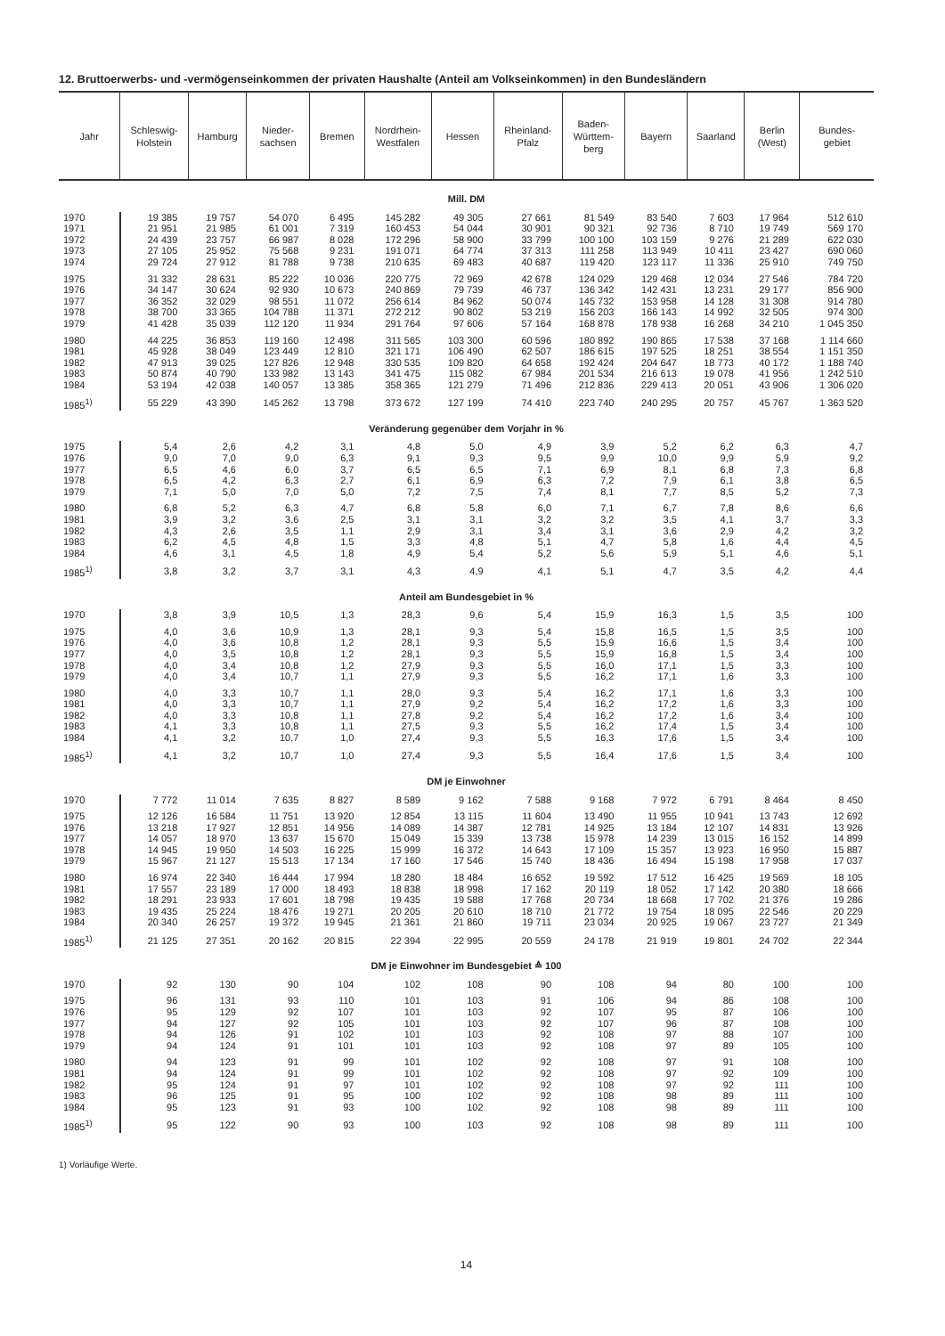12. Bruttoerwerbs- und -vermögenseinkommen der privaten Haushalte (Anteil am Volkseinkommen) in den Bundesländern
| Jahr | Schleswig- Holstein | Hamburg | Nieder- sachsen | Bremen | Nordrhein- Westfalen | Hessen | Rheinland- Pfalz | Baden- Württem- berg | Bayern | Saarland | Berlin (West) | Bundes- gebiet |
| --- | --- | --- | --- | --- | --- | --- | --- | --- | --- | --- | --- | --- |
| Mill. DM | | | | | | | | | | | | |
| 1970 | 19 385 | 19 757 | 54 070 | 6 495 | 145 282 | 49 305 | 27 661 | 81 549 | 83 540 | 7 603 | 17 964 | 512 610 |
| 1971 | 21 951 | 21 985 | 61 001 | 7 319 | 160 453 | 54 044 | 30 901 | 90 321 | 92 736 | 8 710 | 19 749 | 569 170 |
| 1972 | 24 439 | 23 757 | 66 987 | 8 028 | 172 296 | 58 900 | 33 799 | 100 100 | 103 159 | 9 276 | 21 289 | 622 030 |
| 1973 | 27 105 | 25 952 | 75 568 | 9 231 | 191 071 | 64 774 | 37 313 | 111 258 | 113 949 | 10 411 | 23 427 | 690 060 |
| 1974 | 29 724 | 27 912 | 81 788 | 9 738 | 210 635 | 69 483 | 40 687 | 119 420 | 123 117 | 11 336 | 25 910 | 749 750 |
| 1975 | 31 332 | 28 631 | 85 222 | 10 036 | 220 775 | 72 969 | 42 678 | 124 029 | 129 468 | 12 034 | 27 546 | 784 720 |
| 1976 | 34 147 | 30 624 | 92 930 | 10 673 | 240 869 | 79 739 | 46 737 | 136 342 | 142 431 | 13 231 | 29 177 | 856 900 |
| 1977 | 36 352 | 32 029 | 98 551 | 11 072 | 256 614 | 84 962 | 50 074 | 145 732 | 153 958 | 14 128 | 31 308 | 914 780 |
| 1978 | 38 700 | 33 365 | 104 788 | 11 371 | 272 212 | 90 802 | 53 219 | 156 203 | 166 143 | 14 992 | 32 505 | 974 300 |
| 1979 | 41 428 | 35 039 | 112 120 | 11 934 | 291 764 | 97 606 | 57 164 | 168 878 | 178 938 | 16 268 | 34 210 | 1 045 350 |
| 1980 | 44 225 | 36 853 | 119 160 | 12 498 | 311 565 | 103 300 | 60 596 | 180 892 | 190 865 | 17 538 | 37 168 | 1 114 660 |
| 1981 | 45 928 | 38 049 | 123 449 | 12 810 | 321 171 | 106 490 | 62 507 | 186 615 | 197 525 | 18 251 | 38 554 | 1 151 350 |
| 1982 | 47 913 | 39 025 | 127 826 | 12 948 | 330 535 | 109 820 | 64 658 | 192 424 | 204 647 | 18 773 | 40 172 | 1 188 740 |
| 1983 | 50 874 | 40 790 | 133 982 | 13 143 | 341 475 | 115 082 | 67 984 | 201 534 | 216 613 | 19 078 | 41 956 | 1 242 510 |
| 1984 | 53 194 | 42 038 | 140 057 | 13 385 | 358 365 | 121 279 | 71 496 | 212 836 | 229 413 | 20 051 | 43 906 | 1 306 020 |
| 1985<sup>1)</sup> | 55 229 | 43 390 | 145 262 | 13 798 | 373 672 | 127 199 | 74 410 | 223 740 | 240 295 | 20 757 | 45 767 | 1 363 520 |
| Veränderung gegenüber dem Vorjahr in % | | | | | | | | | | | | |
| 1975 | 5,4 | 2,6 | 4,2 | 3,1 | 4,8 | 5,0 | 4,9 | 3,9 | 5,2 | 6,2 | 6,3 | 4,7 |
| 1976 | 9,0 | 7,0 | 9,0 | 6,3 | 9,1 | 9,3 | 9,5 | 9,9 | 10,0 | 9,9 | 5,9 | 9,2 |
| 1977 | 6,5 | 4,6 | 6,0 | 3,7 | 6,5 | 6,5 | 7,1 | 6,9 | 8,1 | 6,8 | 7,3 | 6,8 |
| 1978 | 6,5 | 4,2 | 6,3 | 2,7 | 6,1 | 6,9 | 6,3 | 7,2 | 7,9 | 6,1 | 3,8 | 6,5 |
| 1979 | 7,1 | 5,0 | 7,0 | 5,0 | 7,2 | 7,5 | 7,4 | 8,1 | 7,7 | 8,5 | 5,2 | 7,3 |
| 1980 | 6,8 | 5,2 | 6,3 | 4,7 | 6,8 | 5,8 | 6,0 | 7,1 | 6,7 | 7,8 | 8,6 | 6,6 |
| 1981 | 3,9 | 3,2 | 3,6 | 2,5 | 3,1 | 3,1 | 3,2 | 3,2 | 3,5 | 4,1 | 3,7 | 3,3 |
| 1982 | 4,3 | 2,6 | 3,5 | 1,1 | 2,9 | 3,1 | 3,4 | 3,1 | 3,6 | 2,9 | 4,2 | 3,2 |
| 1983 | 6,2 | 4,5 | 4,8 | 1,5 | 3,3 | 4,8 | 5,1 | 4,7 | 5,8 | 1,6 | 4,4 | 4,5 |
| 1984 | 4,6 | 3,1 | 4,5 | 1,8 | 4,9 | 5,4 | 5,2 | 5,6 | 5,9 | 5,1 | 4,6 | 5,1 |
| 1985<sup>1)</sup> | 3,8 | 3,2 | 3,7 | 3,1 | 4,3 | 4,9 | 4,1 | 5,1 | 4,7 | 3,5 | 4,2 | 4,4 |
| Anteil am Bundesgebiet in % | | | | | | | | | | | | |
| 1970 | 3,8 | 3,9 | 10,5 | 1,3 | 28,3 | 9,6 | 5,4 | 15,9 | 16,3 | 1,5 | 3,5 | 100 |
| 1975 | 4,0 | 3,6 | 10,9 | 1,3 | 28,1 | 9,3 | 5,4 | 15,8 | 16,5 | 1,5 | 3,5 | 100 |
| 1976 | 4,0 | 3,6 | 10,8 | 1,2 | 28,1 | 9,3 | 5,5 | 15,9 | 16,6 | 1,5 | 3,4 | 100 |
| 1977 | 4,0 | 3,5 | 10,8 | 1,2 | 28,1 | 9,3 | 5,5 | 15,9 | 16,8 | 1,5 | 3,4 | 100 |
| 1978 | 4,0 | 3,4 | 10,8 | 1,2 | 27,9 | 9,3 | 5,5 | 16,0 | 17,1 | 1,5 | 3,3 | 100 |
| 1979 | 4,0 | 3,4 | 10,7 | 1,1 | 27,9 | 9,3 | 5,5 | 16,2 | 17,1 | 1,6 | 3,3 | 100 |
| 1980 | 4,0 | 3,3 | 10,7 | 1,1 | 28,0 | 9,3 | 5,4 | 16,2 | 17,1 | 1,6 | 3,3 | 100 |
| 1981 | 4,0 | 3,3 | 10,7 | 1,1 | 27,9 | 9,2 | 5,4 | 16,2 | 17,2 | 1,6 | 3,3 | 100 |
| 1982 | 4,0 | 3,3 | 10,8 | 1,1 | 27,8 | 9,2 | 5,4 | 16,2 | 17,2 | 1,6 | 3,4 | 100 |
| 1983 | 4,1 | 3,3 | 10,8 | 1,1 | 27,5 | 9,3 | 5,5 | 16,2 | 17,4 | 1,5 | 3,4 | 100 |
| 1984 | 4,1 | 3,2 | 10,7 | 1,0 | 27,4 | 9,3 | 5,5 | 16,3 | 17,6 | 1,5 | 3,4 | 100 |
| 1985<sup>1)</sup> | 4,1 | 3,2 | 10,7 | 1,0 | 27,4 | 9,3 | 5,5 | 16,4 | 17,6 | 1,5 | 3,4 | 100 |
| DM je Einwohner | | | | | | | | | | | | |
| 1970 | 7 772 | 11 014 | 7 635 | 8 827 | 8 589 | 9 162 | 7 588 | 9 168 | 7 972 | 6 791 | 8 464 | 8 450 |
| 1975 | 12 126 | 16 584 | 11 751 | 13 920 | 12 854 | 13 115 | 11 604 | 13 490 | 11 955 | 10 941 | 13 743 | 12 692 |
| 1976 | 13 218 | 17 927 | 12 851 | 14 956 | 14 089 | 14 387 | 12 781 | 14 925 | 13 184 | 12 107 | 14 831 | 13 926 |
| 1977 | 14 057 | 18 970 | 13 637 | 15 670 | 15 049 | 15 339 | 13 738 | 15 978 | 14 239 | 13 015 | 16 152 | 14 899 |
| 1978 | 14 945 | 19 950 | 14 503 | 16 225 | 15 999 | 16 372 | 14 643 | 17 109 | 15 357 | 13 923 | 16 950 | 15 887 |
| 1979 | 15 967 | 21 127 | 15 513 | 17 134 | 17 160 | 17 546 | 15 740 | 18 436 | 16 494 | 15 198 | 17 958 | 17 037 |
| 1980 | 16 974 | 22 340 | 16 444 | 17 994 | 18 280 | 18 484 | 16 652 | 19 592 | 17 512 | 16 425 | 19 569 | 18 105 |
| 1981 | 17 557 | 23 189 | 17 000 | 18 493 | 18 838 | 18 998 | 17 162 | 20 119 | 18 052 | 17 142 | 20 380 | 18 666 |
| 1982 | 18 291 | 23 933 | 17 601 | 18 798 | 19 435 | 19 588 | 17 768 | 20 734 | 18 668 | 17 702 | 21 376 | 19 286 |
| 1983 | 19 435 | 25 224 | 18 476 | 19 271 | 20 205 | 20 610 | 18 710 | 21 772 | 19 754 | 18 095 | 22 546 | 20 229 |
| 1984 | 20 340 | 26 257 | 19 372 | 19 945 | 21 361 | 21 860 | 19 711 | 23 034 | 20 925 | 19 067 | 23 727 | 21 349 |
| 1985<sup>1)</sup> | 21 125 | 27 351 | 20 162 | 20 815 | 22 394 | 22 995 | 20 559 | 24 178 | 21 919 | 19 801 | 24 702 | 22 344 |
| DM je Einwohner im Bundesgebiet ≙ 100 | | | | | | | | | | | | |
| 1970 | 92 | 130 | 90 | 104 | 102 | 108 | 90 | 108 | 94 | 80 | 100 | 100 |
| 1975 | 96 | 131 | 93 | 110 | 101 | 103 | 91 | 106 | 94 | 86 | 108 | 100 |
| 1976 | 95 | 129 | 92 | 107 | 101 | 103 | 92 | 107 | 95 | 87 | 106 | 100 |
| 1977 | 94 | 127 | 92 | 105 | 101 | 103 | 92 | 107 | 96 | 87 | 108 | 100 |
| 1978 | 94 | 126 | 91 | 102 | 101 | 103 | 92 | 108 | 97 | 88 | 107 | 100 |
| 1979 | 94 | 124 | 91 | 101 | 101 | 103 | 92 | 108 | 97 | 89 | 105 | 100 |
| 1980 | 94 | 123 | 91 | 99 | 101 | 102 | 92 | 108 | 97 | 91 | 108 | 100 |
| 1981 | 94 | 124 | 91 | 99 | 101 | 102 | 92 | 108 | 97 | 92 | 109 | 100 |
| 1982 | 95 | 124 | 91 | 97 | 101 | 102 | 92 | 108 | 97 | 92 | 111 | 100 |
| 1983 | 96 | 125 | 91 | 95 | 100 | 102 | 92 | 108 | 98 | 89 | 111 | 100 |
| 1984 | 95 | 123 | 91 | 93 | 100 | 102 | 92 | 108 | 98 | 89 | 111 | 100 |
| 1985<sup>1)</sup> | 95 | 122 | 90 | 93 | 100 | 103 | 92 | 108 | 98 | 89 | 111 | 100 |
1) Vorläufige Werte.
14